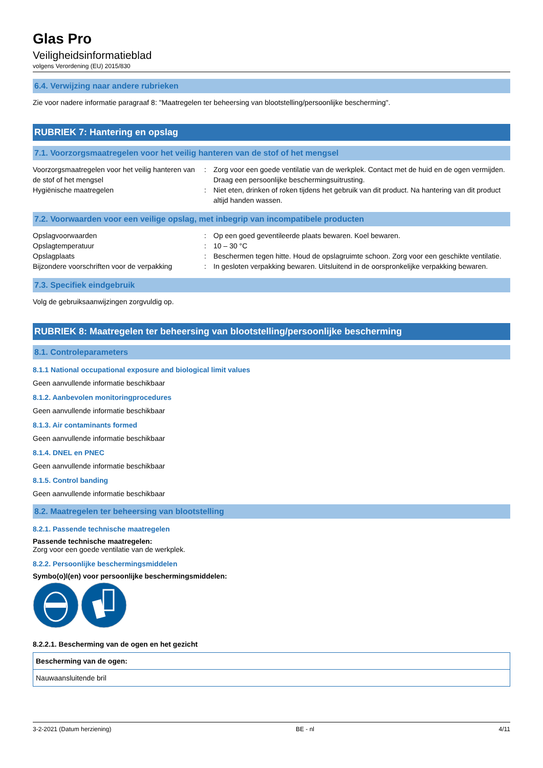Glas Pro
Veiligheidsinformatieblad
volgens Verordening (EU) 2015/830
6.4. Verwijzing naar andere rubrieken
Zie voor nadere informatie paragraaf 8: "Maatregelen ter beheersing van blootstelling/persoonlijke bescherming".
RUBRIEK 7: Hantering en opslag
7.1. Voorzorgsmaatregelen voor het veilig hanteren van de stof of het mengsel
| Voorzorgsmaatregelen voor het veilig hanteren van de stof of het mengsel | : | Zorg voor een goede ventilatie van de werkplek. Contact met de huid en de ogen vermijden. Draag een persoonlijke beschermingsuitrusting. |
| Hygiënische maatregelen | : | Niet eten, drinken of roken tijdens het gebruik van dit product. Na hantering van dit product altijd handen wassen. |
7.2. Voorwaarden voor een veilige opslag, met inbegrip van incompatibele producten
| Opslagvoorwaarden | : | Op een goed geventileerde plaats bewaren. Koel bewaren. |
| Opslagtemperatuur | : | 10 – 30 °C |
| Opslagplaats | : | Beschermen tegen hitte. Houd de opslagruimte schoon. Zorg voor een geschikte ventilatie. |
| Bijzondere voorschriften voor de verpakking | : | In gesloten verpakking bewaren. Uitsluitend in de oorspronkelijke verpakking bewaren. |
7.3. Specifiek eindgebruik
Volg de gebruiksaanwijzingen zorgvuldig op.
RUBRIEK 8: Maatregelen ter beheersing van blootstelling/persoonlijke bescherming
8.1. Controleparameters
8.1.1 National occupational exposure and biological limit values
Geen aanvullende informatie beschikbaar
8.1.2. Aanbevolen monitoringprocedures
Geen aanvullende informatie beschikbaar
8.1.3. Air contaminants formed
Geen aanvullende informatie beschikbaar
8.1.4. DNEL en PNEC
Geen aanvullende informatie beschikbaar
8.1.5. Control banding
Geen aanvullende informatie beschikbaar
8.2. Maatregelen ter beheersing van blootstelling
8.2.1. Passende technische maatregelen
Passende technische maatregelen:
Zorg voor een goede ventilatie van de werkplek.
8.2.2. Persoonlijke beschermingsmiddelen
Symbo(o)l(en) voor persoonlijke beschermingsmiddelen:
8.2.2.1. Bescherming van de ogen en het gezicht
| Bescherming van de ogen: |
| Nauwaansluitende bril |
3-2-2021 (Datum herziening) BE - nl 4/11